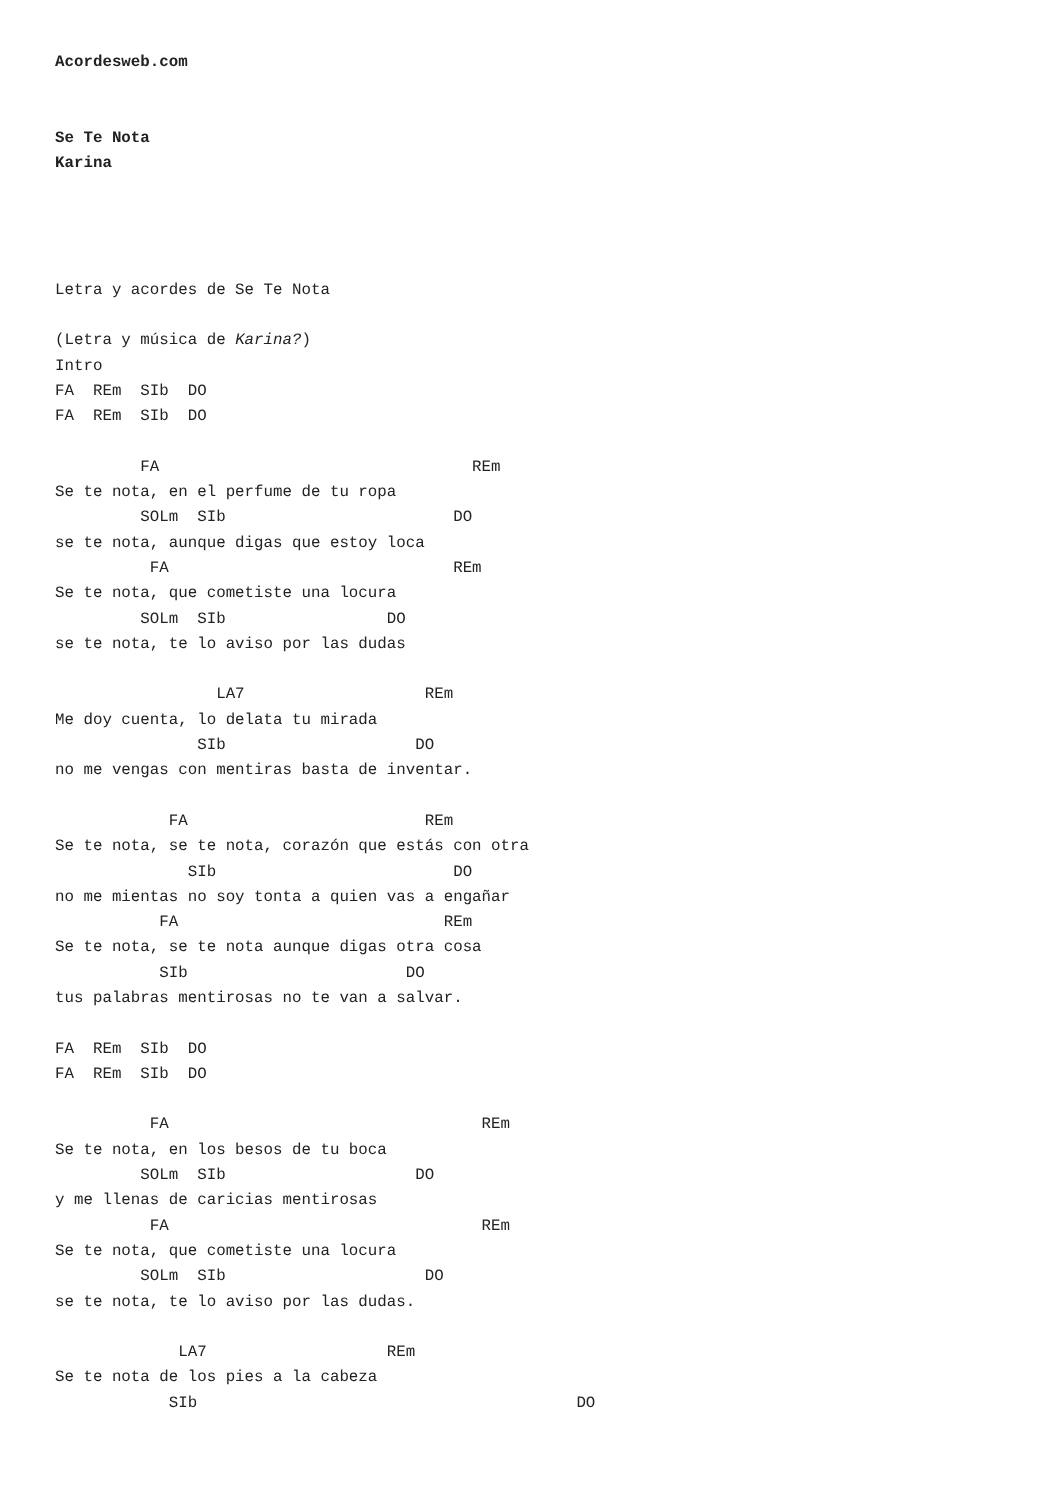Acordesweb.com


Se Te Nota
Karina




Letra y acordes de Se Te Nota

(Letra y música de Karina?)
Intro
FA  REm  SIb  DO
FA  REm  SIb  DO

         FA                                 REm
Se te nota, en el perfume de tu ropa
         SOLm  SIb                        DO
se te nota, aunque digas que estoy loca
          FA                              REm
Se te nota, que cometiste una locura
         SOLm  SIb                 DO
se te nota, te lo aviso por las dudas

                 LA7                   REm
Me doy cuenta, lo delata tu mirada
               SIb                    DO
no me vengas con mentiras basta de inventar.

            FA                         REm
Se te nota, se te nota, corazón que estás con otra
              SIb                         DO
no me mientas no soy tonta a quien vas a engañar
           FA                            REm
Se te nota, se te nota aunque digas otra cosa
           SIb                       DO
tus palabras mentirosas no te van a salvar.

FA  REm  SIb  DO
FA  REm  SIb  DO

          FA                                 REm
Se te nota, en los besos de tu boca
         SOLm  SIb                    DO
y me llenas de caricias mentirosas
          FA                                 REm
Se te nota, que cometiste una locura
         SOLm  SIb                     DO
se te nota, te lo aviso por las dudas.

             LA7                   REm
Se te nota de los pies a la cabeza
            SIb                                        DO